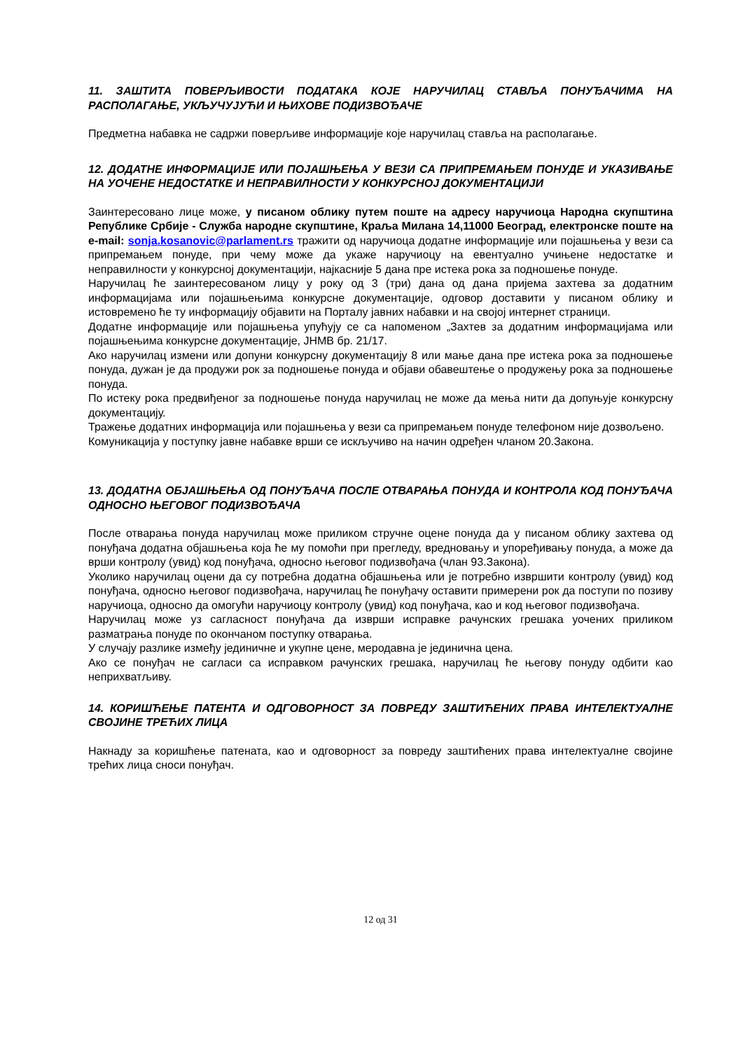11. ЗАШТИТА ПОВЕРЉИВОСТИ ПОДАТАКА КОЈЕ НАРУЧИЛАЦ СТАВЉА ПОНУЂАЧИМА НА РАСПОЛАГАЊЕ, УКЉУЧУЈУЋИ И ЊИХОВЕ ПОДИЗВОЂАЧЕ
Предметна набавка не садржи поверљиве информације које наручилац ставља на располагање.
12. ДОДАТНЕ ИНФОРМАЦИЈЕ ИЛИ ПОЈАШЊЕЊА У ВЕЗИ СА ПРИПРЕМАЊЕМ ПОНУДЕ И УКАЗИВАЊЕ НА УОЧЕНЕ НЕДОСТАТКЕ И НЕПРАВИЛНОСТИ У КОНКУРСНОЈ ДОКУМЕНТАЦИЈИ
Заинтересовано лице може, у писаном облику путем поште на адресу наручиоца Народна скупштина Републике Србије - Служба народне скупштине, Краља Милана 14,11000 Београд, електронске поште на e-mail: sonja.kosanovic@parlament.rs тражити од наручиоца додатне информације или појашњења у вези са припремањем понуде, при чему може да укаже наручиоцу на евентуално учињене недостатке и неправилности у конкурсној документацији, најкасније 5 дана пре истека рока за подношење понуде.
Наручилац ће заинтересованом лицу у року од 3 (три) дана од дана пријема захтева за додатним информацијама или појашњењима конкурсне документације, одговор доставити у писаном облику и истовремено ће ту информацију објавити на Порталу јавних набавки и на својој интернет страници.
Додатне информације или појашњења упућују се са напоменом „Захтев за додатним информацијама или појашњењима конкурсне документације, ЈНМВ бр. 21/17.
Ако наручилац измени или допуни конкурсну документацију 8 или мање дана пре истека рока за подношење понуда, дужан је да продужи рок за подношење понуда и објави обавештење о продужењу рока за подношење понуда.
По истеку рока предвиђеног за подношење понуда наручилац не може да мења нити да допуњује конкурсну документацију.
Тражење додатних информација или појашњења у вези са припремањем понуде телефоном није дозвољено.
Комуникација у поступку јавне набавке врши се искључиво на начин одређен чланом 20.Закона.
13. ДОДАТНА ОБЈАШЊЕЊА ОД ПОНУЂАЧА ПОСЛЕ ОТВАРАЊА ПОНУДА И КОНТРОЛА КОД ПОНУЂАЧА ОДНОСНО ЊЕГОВОГ ПОДИЗВОЂАЧА
После отварања понуда наручилац може приликом стручне оцене понуда да у писаном облику захтева од понуђача додатна објашњења која ће му помоћи при прегледу, вредновању и упоређивању понуда, а може да врши контролу (увид) код понуђача, односно његовог подизвођача (члан 93.Закона).
Уколико наручилац оцени да су потребна додатна објашњења или је потребно извршити контролу (увид) код понуђача, односно његовог подизвођача, наручилац ће понуђачу оставити примерени рок да поступи по позиву наручиоца, односно да омогући наручиоцу контролу (увид) код понуђача, као и код његовог подизвођача.
Наручилац може уз сагласност понуђача да изврши исправке рачунских грешака уочених приликом разматрања понуде по окончаном поступку отварања.
У случају разлике између јединичне и укупне цене, меродавна је јединична цена.
Ако се понуђач не сагласи са исправком рачунских грешака, наручилац ће његову понуду одбити као неприхватљиву.
14. КОРИШЋЕЊЕ ПАТЕНТА И ОДГОВОРНОСТ ЗА ПОВРЕДУ ЗАШТИЋЕНИХ ПРАВА ИНТЕЛЕКТУАЛНЕ СВОЈИНЕ ТРЕЋИХ ЛИЦА
Накнаду за коришћење патената, као и одговорност за повреду заштићених права интелектуалне својине трећих лица сноси понуђач.
12 од 31